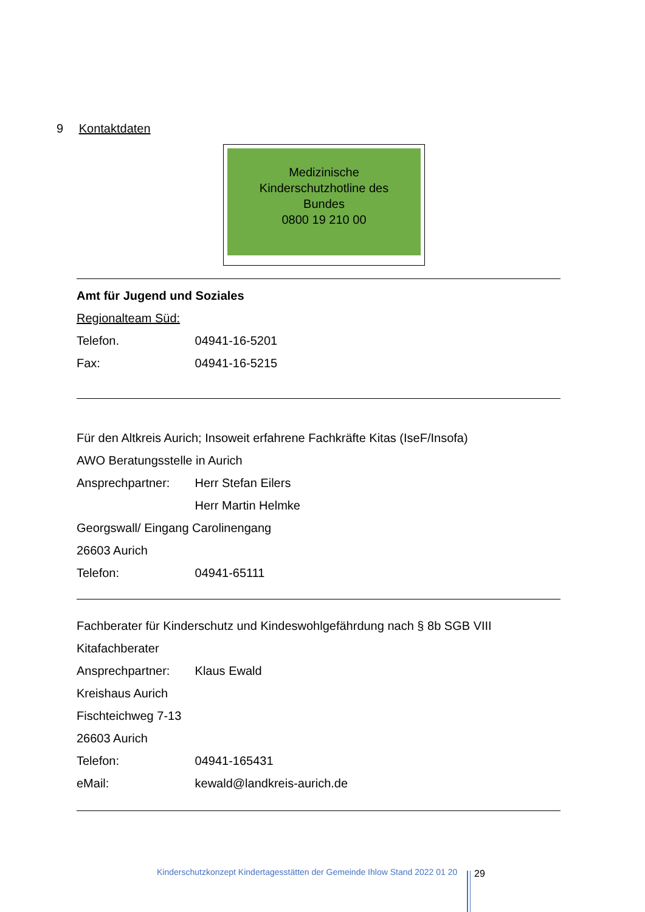9 Kontaktdaten
Medizinische
Kinderschutzhotline des
Bundes
0800 19 210 00
Amt für Jugend und Soziales
Regionalteam Süd:
Telefon. 04941-16-5201
Fax: 04941-16-5215
Für den Altkreis Aurich; Insoweit erfahrene Fachkräfte Kitas (IseF/Insofa)
AWO Beratungsstelle in Aurich
Ansprechpartner: Herr Stefan Eilers
Herr Martin Helmke
Georgswall/ Eingang Carolinengang
26603 Aurich
Telefon: 04941-65111
Fachberater für Kinderschutz und Kindeswohlgefährdung nach § 8b SGB VIII
Kitafachberater
Ansprechpartner: Klaus Ewald
Kreishaus Aurich
Fischteichweg 7-13
26603 Aurich
Telefon: 04941-165431
eMail: kewald@landkreis-aurich.de
Kinderschutzkonzept Kindertagesstätten der Gemeinde Ihlow Stand 2022 01 20
29